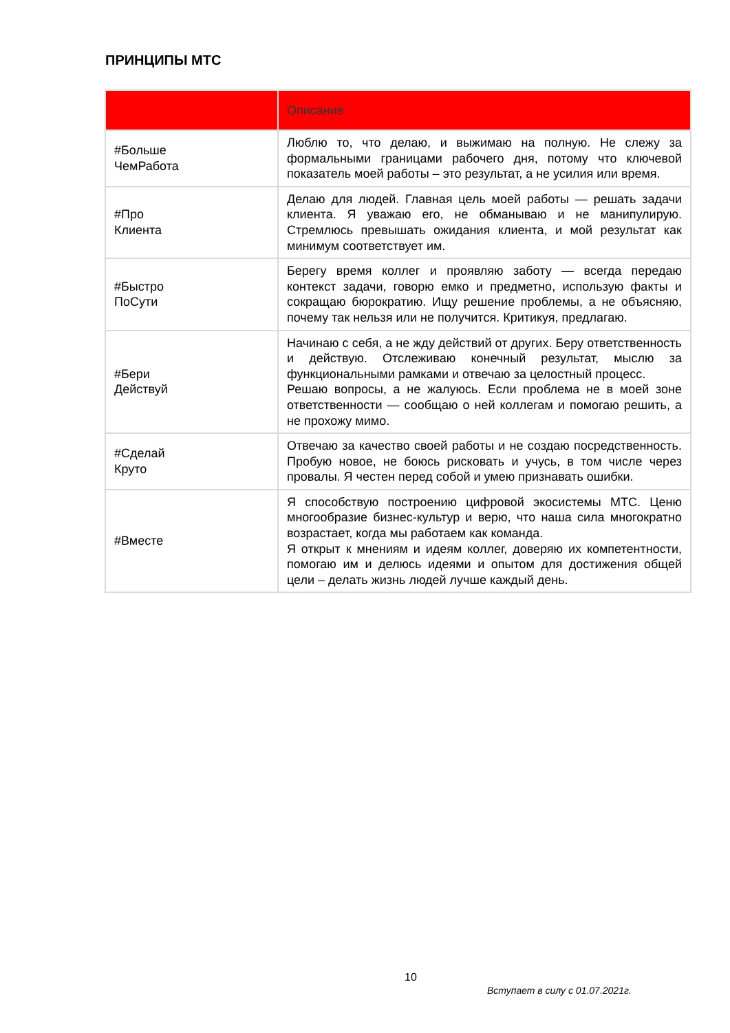ПРИНЦИПЫ МТС
| | Описание |
| --- | --- |
| #Больше ЧемРабота | Люблю то, что делаю, и выжимаю на полную. Не слежу за формальными границами рабочего дня, потому что ключевой показатель моей работы – это результат, а не усилия или время. |
| #Про Клиента | Делаю для людей. Главная цель моей работы — решать задачи клиента. Я уважаю его, не обманываю и не манипулирую. Стремлюсь превышать ожидания клиента, и мой результат как минимум соответствует им. |
| #Быстро ПоСути | Берегу время коллег и проявляю заботу — всегда передаю контекст задачи, говорю емко и предметно, использую факты и сокращаю бюрократию. Ищу решение проблемы, а не объясняю, почему так нельзя или не получится. Критикуя, предлагаю. |
| #Бери Действуй | Начинаю с себя, а не жду действий от других. Беру ответственность и действую. Отслеживаю конечный результат, мыслю за функциональными рамками и отвечаю за целостный процесс. Решаю вопросы, а не жалуюсь. Если проблема не в моей зоне ответственности — сообщаю о ней коллегам и помогаю решить, а не прохожу мимо. |
| #Сделай Круто | Отвечаю за качество своей работы и не создаю посредственность. Пробую новое, не боюсь рисковать и учусь, в том числе через провалы. Я честен перед собой и умею признавать ошибки. |
| #Вместе | Я способствую построению цифровой экосистемы МТС. Ценю многообразие бизнес-культур и верю, что наша сила многократно возрастает, когда мы работаем как команда. Я открыт к мнениям и идеям коллег, доверяю их компетентности, помогаю им и делюсь идеями и опытом для достижения общей цели – делать жизнь людей лучше каждый день. |
10
Вступает в силу с 01.07.2021г.